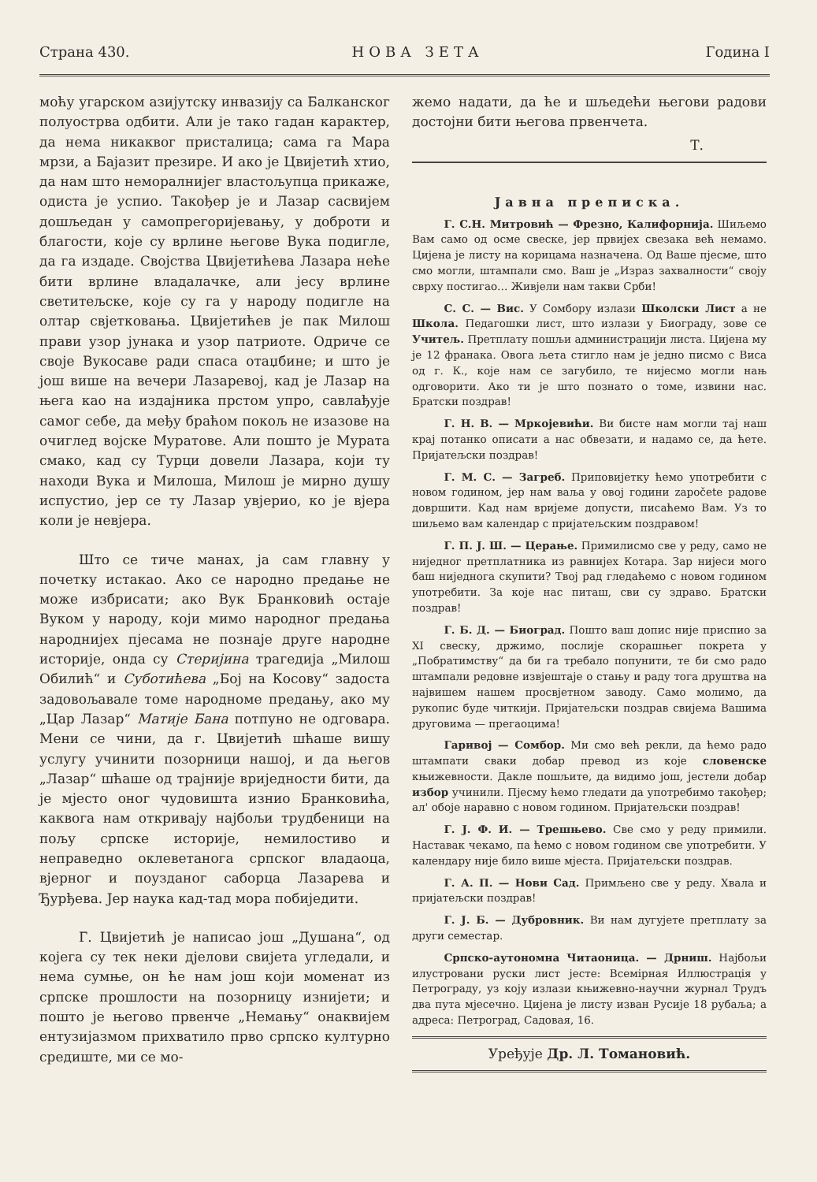Страна 430. НОВА ЗЕТА Година I
моћу угарском азијутску инвазију са Балканског полуострва одбити. Али је тако гадан карактер, да нема никаквог присталица; сама га Мара мрзи, а Бајазит презире. И ако је Цвијетић хтио, да нам што неморалнијег властољупца прикаже, одиста је успио. Такођер је и Лазар сасвијем дошљедан у самопрегоријевању, у доброти и благости, које су врлине његове Вука подигле, да га издаде. Својства Цвијетићева Лазара неће бити врлине владалачке, али јесу врлине светитељске, које су га у народу подигле на олтар свјетковања. Цвијетићев је пак Милош прави узор јунака и узор патриоте. Одриче се своје Вукосаве ради спаса отаџбине; и што је још више на вечери Лазаревој, кад је Лазар на њега као на издајника прстом упро, савлађује самог себе, да међу браћом покољ не изазове на очиглед војске Муратове. Али пошто је Мурата смако, кад су Турци довели Лазара, који ту находи Вука и Милоша, Милош је мирно душу испустио, јер се ту Лазар увјерио, ко је вјера коли је невјера.
Што се тиче манах, ја сам главну у почетку истакао. Ако се народно предање не може избрисати; ако Вук Бранковић остаје Вуком у народу, који мимо народног предања народнијех пјесама не познаје друге народне историје, онда су Стеријина трагедија „Милош Обилић“ и Суботићева „Бој на Косову“ задоста задовољавале томе народноме предању, ако му „Цар Лазар“ Матије Бана потпуно не одговара. Мени се чини, да г. Цвијетић шћаше вишу услугу учинити позорници нашој, и да његов „Лазар“ шћаше од трајније вриједности бити, да је мјесто оног чудовишта изнио Бранковића, каквога нам откривају најбољи трудбеници на пољу српске историје, немилостиво и неправедно оклеветанога српског владаоца, вјерног и поузданог саборца Лазарева и Ђурђева. Јер наука кад-тад мора побиједити.
Г. Цвијетић је написао још „Душана“, од којега су тек неки дјелови свијета угледали, и нема сумње, он ће нам још који моменат из српске прошлости на позорницу изнијети; и пошто је његово првенче „Немању“ онаквијем ентузијазмом прихватило прво српско културно средиште, ми се мо-
жемо надати, да ће и шљедећи његови радови достојни бити његова првенчета.
Т.
Јавна преписка.
   Г. С.Н. Митровић — Фрезно, Калифорнија. Шиљемо Вам само од осме свеске, јер првијех свезака већ немамо. Цијена је листу на корицама назначена. Од Ваше пјесме, што смо могли, штампали смо. Ваш је „Израз захвалности“ своју сврху постигао… Живјели нам такви Срби!
   С. С. — Вис. У Сомбору излази Школски Лист а не Школа. Педагошки лист, што излази у Биограду, зове се Учитељ. Претплату пошљи администрацији листа. Цијена му је 12 франака. Овога љета стигло нам је једно писмо с Виса од г. К., које нам се загубило, те нијесмо могли нањ одговорити. Ако ти је што познато о томе, извини нас. Братски поздрав!
   Г. Н. В. — Мркојевићи. Ви бисте нам могли тај наш крај потанко описати а нас обвезати, и надамо се, да ћете. Пријатељски поздрав!
   Г. М. С. — Загреб. Приповијетку ћемо употребити с новом годином, јер нам ваља у овој години započete радове довршити. Кад нам вријеме допусти, писаћемо Вам. Уз то шиљемо вам календар с пријатељским поздравом!
   Г. П. Ј. Ш. — Церање. Примилисмо све у реду, само не ниједног претплатника из равнијех Котара. Зар нијеси мого баш ниједнога скупити? Твој рад гледаћемо с новом годином употребити. За које нас питаш, сви су здраво. Братски поздрав!
   Г. Б. Д. — Биоград. Пошто ваш допис није приспио за XI свеску, држимо, послије скорашњег покрета у „Побратимству“ да би га требало попунити, те би смо радо штампали редовне извјештаје о стању и раду тога друштва на највишем нашем просвјетном заводу. Само молимо, да рукопис буде читкији. Пријатељски поздрав свијема Вашима друговима — прегаоцима!
   Гаривој — Сомбор. Ми смо већ рекли, да ћемо радо штампати сваки добар превод из које словенске књижевности. Дакле пошљите, да видимо још, јестели добар избор учинили. Пјесму ћемо гледати да употребимо такођер; ал' обоје наравно с новом годином. Пријатељски поздрав!
   Г. Ј. Ф. И. — Трешњево. Све смо у реду примили. Наставак чекамо, па ћемо с новом годином све употребити. У календару није било више мјеста. Пријатељски поздрав.
   Г. А. П. — Нови Сад. Примљено све у реду. Хвала и пријатељски поздрав!
   Г. Ј. Б. — Дубровник. Ви нам дугујете претплату за други семестар.
   Српско-аутономна Читаоница. — Дрниш. Најбољи илустровани руски лист јесте: Всемірная Иллюстрація у Петрограду, уз коју излази књижевно-научни журнал Трудъ два пута мјесечно. Цијена је листу изван Русије 18 рубаља; а адреса: Петроград, Садовая, 16.
Уређује Др. Л. Томановић.